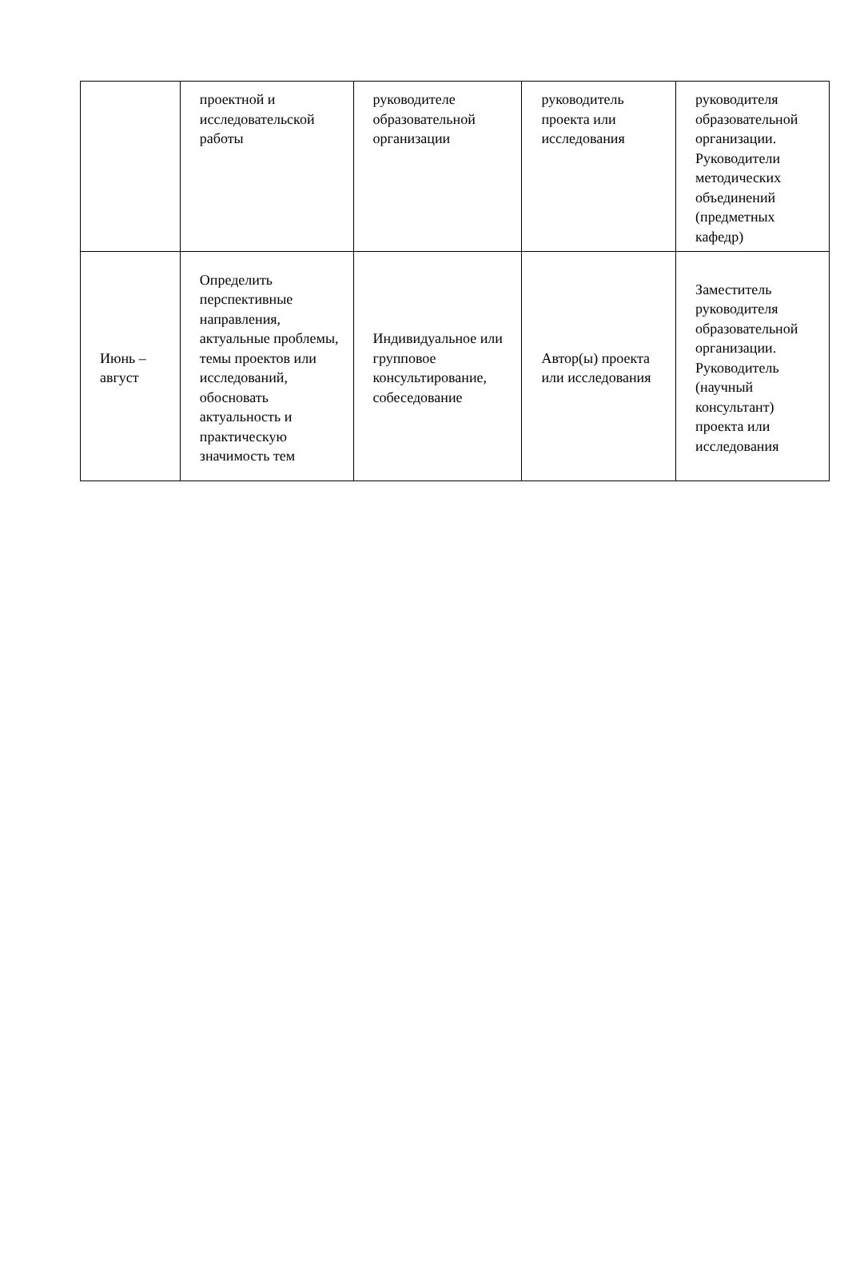| | проектной и исследовательской работы | руководителе образовательной организации | руководитель проекта или исследования | руководителя образовательной организации. Руководители методических объединений (предметных кафедр) |
| Июнь – август | Определить перспективные направления, актуальные проблемы, темы проектов или исследований, обосновать актуальность и практическую значимость тем | Индивидуальное или групповое консультирование, собеседование | Автор(ы) проекта или исследования | Заместитель руководителя образовательной организации. Руководитель (научный консультант) проекта или исследования |